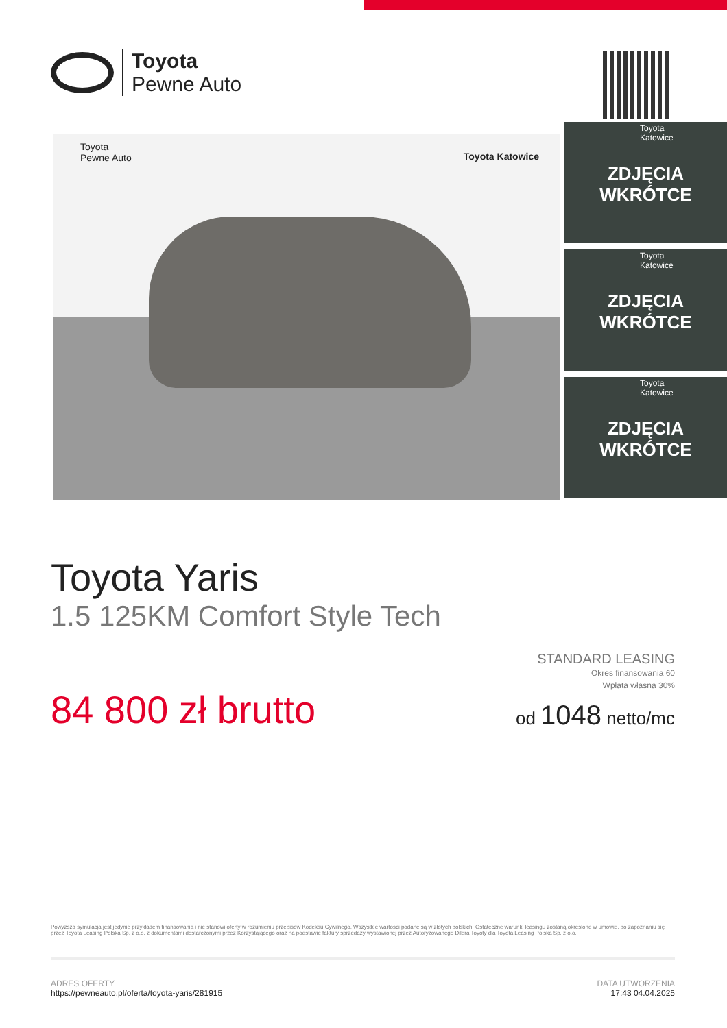Toyota
Pewne Auto
Toyota
Pewne Auto
Toyota Katowice
Toyota
Katowice
ZDJĘCIA
WKRÓTCE
Toyota
Katowice
ZDJĘCIA
WKRÓTCE
Toyota
Katowice
ZDJĘCIA
WKRÓTCE
Toyota Yaris
1.5 125KM Comfort Style Tech
STANDARD LEASING
Okres finansowania 60
Wpłata własna 30%
od 1048 netto/mc
84 800 zł brutto
Powyższa symulacja jest jedynie przykładem finansowania i nie stanowi oferty w rozumieniu przepisów Kodeksu Cywilnego. Wszystkie wartości podane są w złotych polskich. Ostateczne warunki leasingu zostaną określone w umowie, po zapoznaniu się przez Toyota Leasing Polska Sp. z o.o. z dokumentami dostarczonymi przez Korzystającego oraz na podstawie faktury sprzedaży wystawionej przez Autoryzowanego Dilera Toyoty dla Toyota Leasing Polska Sp. z o.o.
ADRES OFERTY
https://pewneauto.pl/oferta/toyota-yaris/281915
DATA UTWORZENIA
17:43 04.04.2025